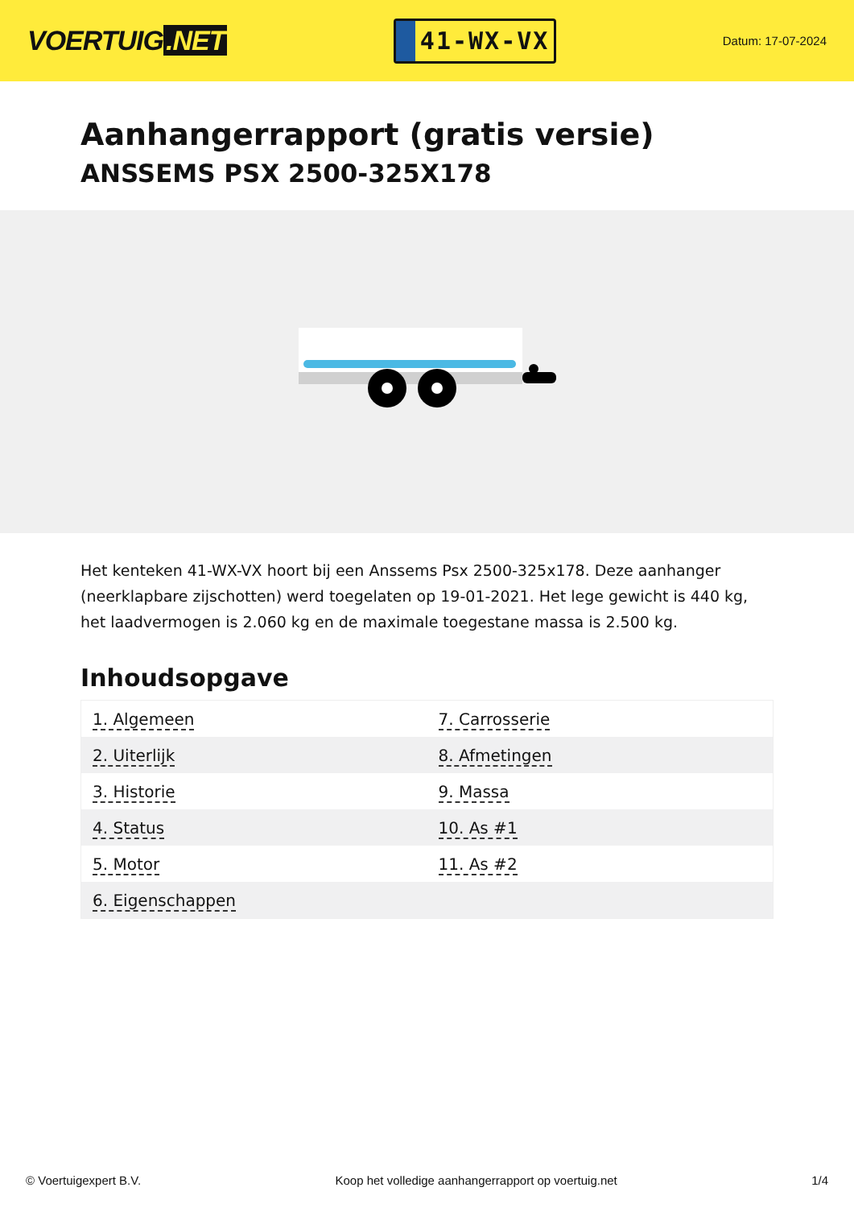VOERTUIG.NET
41-WX-VX
Datum: 17-07-2024
Aanhangerrapport (gratis versie)
ANSSEMS PSX 2500-325X178
Het kenteken 41-WX-VX hoort bij een Anssems Psx 2500-325x178. Deze aanhanger (neerklapbare zijschotten) werd toegelaten op 19-01-2021. Het lege gewicht is 440 kg, het laadvermogen is 2.060 kg en de maximale toegestane massa is 2.500 kg.
Inhoudsopgave
| 1. Algemeen | 7. Carrosserie |
| 2. Uiterlijk | 8. Afmetingen |
| 3. Historie | 9. Massa |
| 4. Status | 10. As #1 |
| 5. Motor | 11. As #2 |
| 6. Eigenschappen | |
© Voertuigexpert B.V. Koop het volledige aanhangerrapport op voertuig.net
1/4